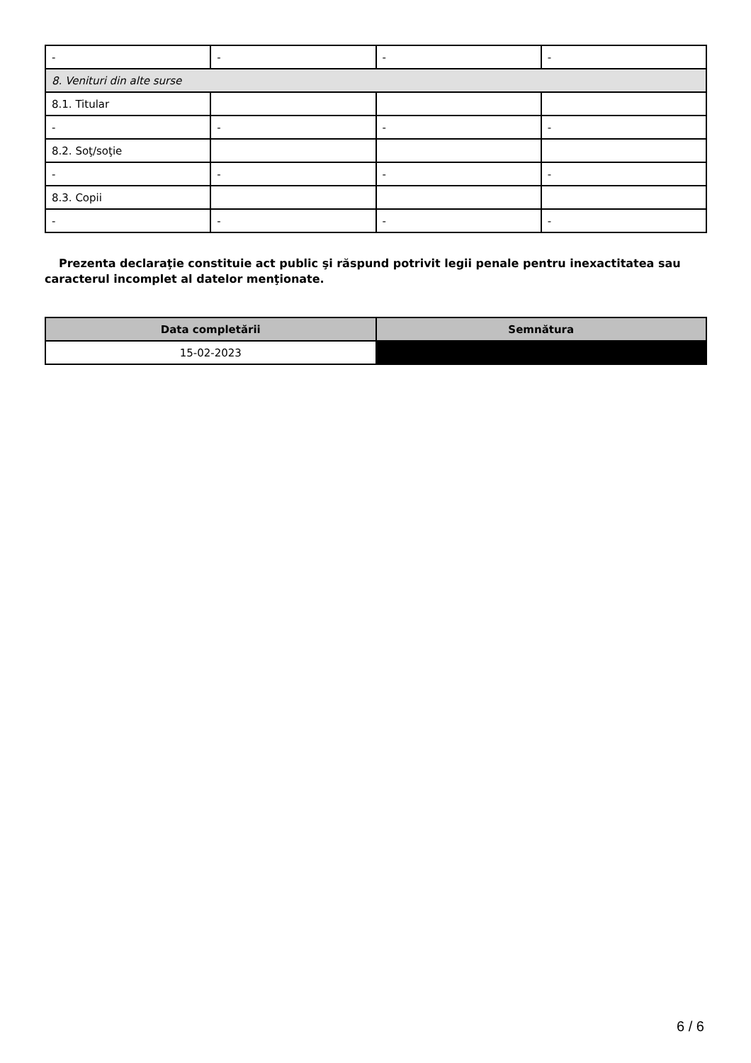| - | - | - | - |
| 8. Venituri din alte surse | | | |
| 8.1. Titular | | | |
| - | - | - | - |
| 8.2. Soţ/soţie | | | |
| - | - | - | - |
| 8.3. Copii | | | |
| - | - | - | - |
Prezenta declaraţie constituie act public şi răspund potrivit legii penale pentru inexactitatea sau caracterul incomplet al datelor menţionate.
| Data completării | Semnătura |
| --- | --- |
| 15-02-2023 | |
6 / 6